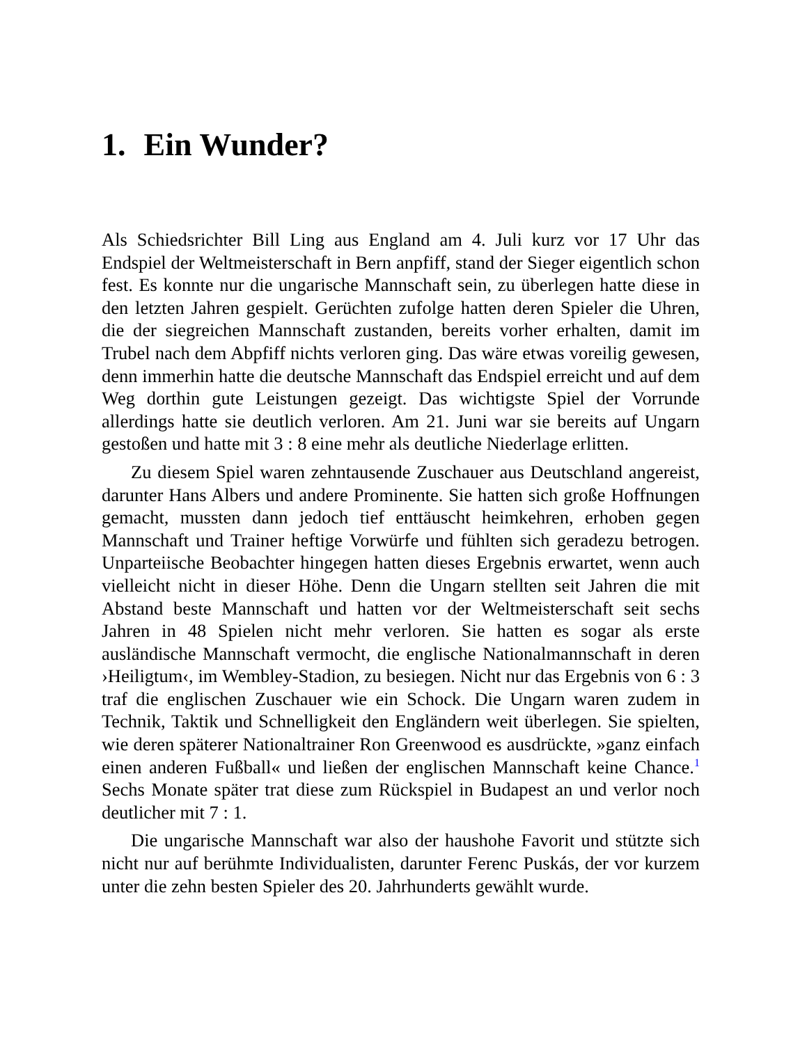1. Ein Wunder?
Als Schiedsrichter Bill Ling aus England am 4. Juli kurz vor 17 Uhr das Endspiel der Weltmeisterschaft in Bern anpfiff, stand der Sieger eigentlich schon fest. Es konnte nur die ungarische Mannschaft sein, zu überlegen hatte diese in den letzten Jahren gespielt. Gerüchten zufolge hatten deren Spieler die Uhren, die der siegreichen Mannschaft zustanden, bereits vorher erhalten, damit im Trubel nach dem Abpfiff nichts verloren ging. Das wäre etwas voreilig gewesen, denn immerhin hatte die deutsche Mannschaft das Endspiel erreicht und auf dem Weg dorthin gute Leistungen gezeigt. Das wichtigste Spiel der Vorrunde allerdings hatte sie deutlich verloren. Am 21. Juni war sie bereits auf Ungarn gestoßen und hatte mit 3 : 8 eine mehr als deutliche Niederlage erlitten.
Zu diesem Spiel waren zehntausende Zuschauer aus Deutschland angereist, darunter Hans Albers und andere Prominente. Sie hatten sich große Hoffnungen gemacht, mussten dann jedoch tief enttäuscht heimkehren, erhoben gegen Mannschaft und Trainer heftige Vorwürfe und fühlten sich geradezu betrogen. Unparteiische Beobachter hingegen hatten dieses Ergebnis erwartet, wenn auch vielleicht nicht in dieser Höhe. Denn die Ungarn stellten seit Jahren die mit Abstand beste Mannschaft und hatten vor der Weltmeisterschaft seit sechs Jahren in 48 Spielen nicht mehr verloren. Sie hatten es sogar als erste ausländische Mannschaft vermocht, die englische Nationalmannschaft in deren ›Heiligtum‹, im Wembley-Stadion, zu besiegen. Nicht nur das Ergebnis von 6 : 3 traf die englischen Zuschauer wie ein Schock. Die Ungarn waren zudem in Technik, Taktik und Schnelligkeit den Engländern weit überlegen. Sie spielten, wie deren späterer Nationaltrainer Ron Greenwood es ausdrückte, »ganz einfach einen anderen Fußball« und ließen der englischen Mannschaft keine Chance.<sup>1</sup> Sechs Monate später trat diese zum Rückspiel in Budapest an und verlor noch deutlicher mit 7 : 1.
Die ungarische Mannschaft war also der haushohe Favorit und stützte sich nicht nur auf berühmte Individualisten, darunter Ferenc Puskás, der vor kurzem unter die zehn besten Spieler des 20. Jahrhunderts gewählt wurde.